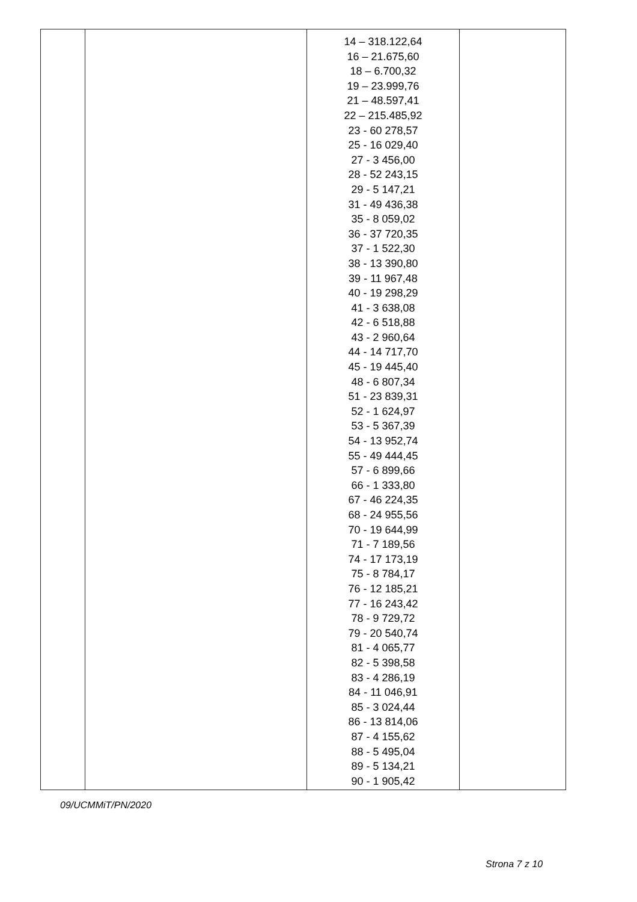| | | 14 – 318.122,64 16 – 21.675,60 18 – 6.700,32 19 – 23.999,76 21 – 48.597,41 22 – 215.485,92 23 - 60 278,57 25 - 16 029,40 27 - 3 456,00 28 - 52 243,15 29 - 5 147,21 31 - 49 436,38 35 - 8 059,02 36 - 37 720,35 37 - 1 522,30 38 - 13 390,80 39 - 11 967,48 40 - 19 298,29 41 - 3 638,08 42 - 6 518,88 43 - 2 960,64 44 - 14 717,70 45 - 19 445,40 48 - 6 807,34 51 - 23 839,31 52 - 1 624,97 53 - 5 367,39 54 - 13 952,74 55 - 49 444,45 57 - 6 899,66 66 - 1 333,80 67 - 46 224,35 68 - 24 955,56 70 - 19 644,99 71 - 7 189,56 74 - 17 173,19 75 - 8 784,17 76 - 12 185,21 77 - 16 243,42 78 - 9 729,72 79 - 20 540,74 81 - 4 065,77 82 - 5 398,58 83 - 4 286,19 84 - 11 046,91 85 - 3 024,44 86 - 13 814,06 87 - 4 155,62 88 - 5 495,04 89 - 5 134,21 90 - 1 905,42 | |
09/UCMMiT/PN/2020
Strona 7 z 10